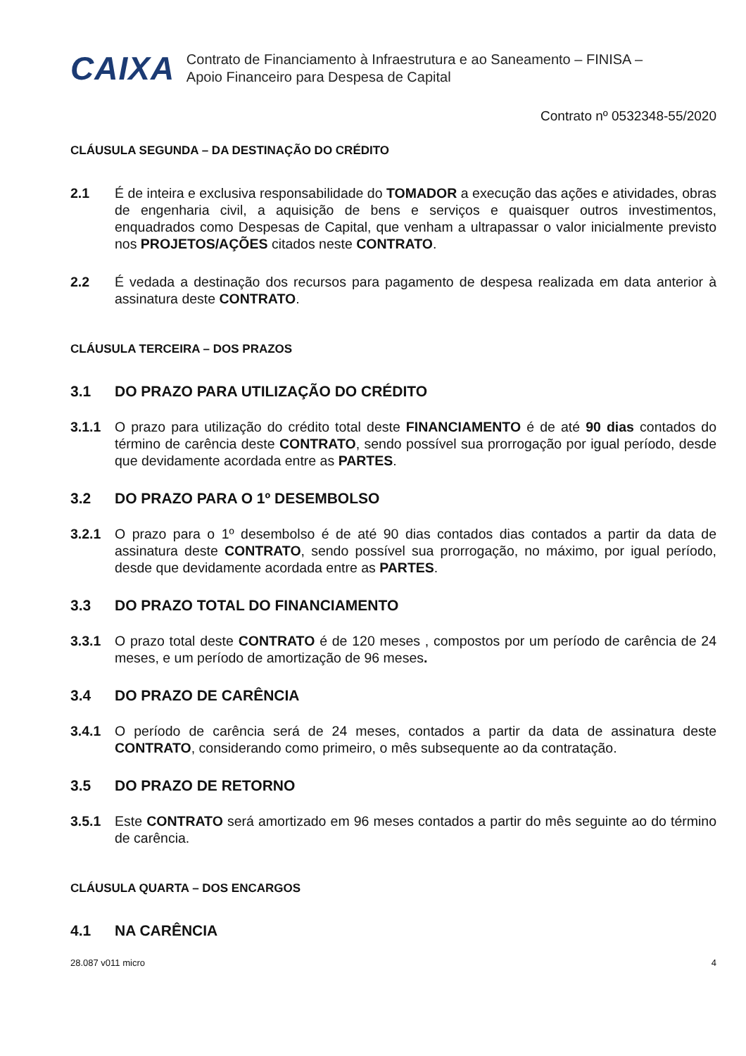CAIXA
Contrato de Financiamento à Infraestrutura e ao Saneamento – FINISA – Apoio Financeiro para Despesa de Capital
Contrato nº 0532348-55/2020
CLÁUSULA SEGUNDA – DA DESTINAÇÃO DO CRÉDITO
2.1 É de inteira e exclusiva responsabilidade do TOMADOR a execução das ações e atividades, obras de engenharia civil, a aquisição de bens e serviços e quaisquer outros investimentos, enquadrados como Despesas de Capital, que venham a ultrapassar o valor inicialmente previsto nos PROJETOS/AÇÕES citados neste CONTRATO.
2.2 É vedada a destinação dos recursos para pagamento de despesa realizada em data anterior à assinatura deste CONTRATO.
CLÁUSULA TERCEIRA – DOS PRAZOS
3.1 DO PRAZO PARA UTILIZAÇÃO DO CRÉDITO
3.1.1 O prazo para utilização do crédito total deste FINANCIAMENTO é de até 90 dias contados do término de carência deste CONTRATO, sendo possível sua prorrogação por igual período, desde que devidamente acordada entre as PARTES.
3.2 DO PRAZO PARA O 1º DESEMBOLSO
3.2.1 O prazo para o 1º desembolso é de até 90 dias contados dias contados a partir da data de assinatura deste CONTRATO, sendo possível sua prorrogação, no máximo, por igual período, desde que devidamente acordada entre as PARTES.
3.3 DO PRAZO TOTAL DO FINANCIAMENTO
3.3.1 O prazo total deste CONTRATO é de 120 meses , compostos por um período de carência de 24 meses, e um período de amortização de 96 meses.
3.4 DO PRAZO DE CARÊNCIA
3.4.1 O período de carência será de 24 meses, contados a partir da data de assinatura deste CONTRATO, considerando como primeiro, o mês subsequente ao da contratação.
3.5 DO PRAZO DE RETORNO
3.5.1 Este CONTRATO será amortizado em 96 meses contados a partir do mês seguinte ao do término de carência.
CLÁUSULA QUARTA – DOS ENCARGOS
4.1 NA CARÊNCIA
28.087 v011 micro 4